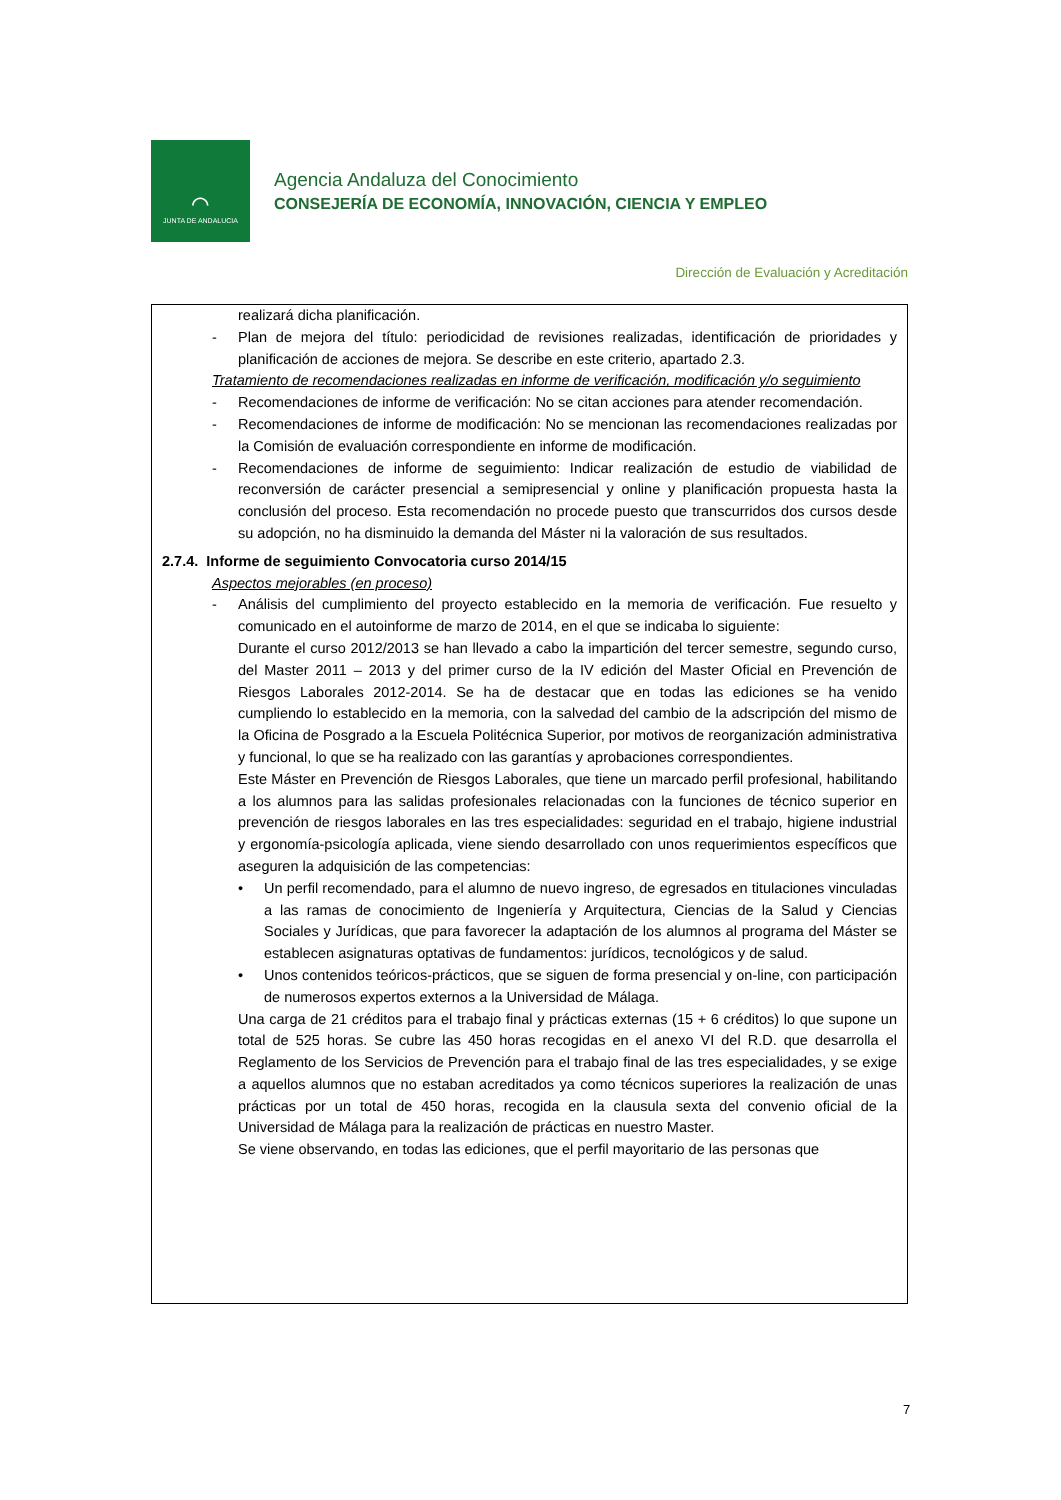⌒
JUNTA DE ANDALUCIA
Agencia Andaluza del Conocimiento
CONSEJERÍA DE ECONOMÍA, INNOVACIÓN, CIENCIA Y EMPLEO
Dirección de Evaluación y Acreditación
realizará dicha planificación.
- Plan de mejora del título: periodicidad de revisiones realizadas, identificación de prioridades y planificación de acciones de mejora. Se describe en este criterio, apartado 2.3.
Tratamiento de recomendaciones realizadas en informe de verificación, modificación y/o seguimiento
- Recomendaciones de informe de verificación: No se citan acciones para atender recomendación.
- Recomendaciones de informe de modificación: No se mencionan las recomendaciones realizadas por la Comisión de evaluación correspondiente en informe de modificación.
- Recomendaciones de informe de seguimiento: Indicar realización de estudio de viabilidad de reconversión de carácter presencial a semipresencial y online y planificación propuesta hasta la conclusión del proceso. Esta recomendación no procede puesto que transcurridos dos cursos desde su adopción, no ha disminuido la demanda del Máster ni la valoración de sus resultados.
2.7.4. Informe de seguimiento Convocatoria curso 2014/15
Aspectos mejorables (en proceso)
- Análisis del cumplimiento del proyecto establecido en la memoria de verificación. Fue resuelto y comunicado en el autoinforme de marzo de 2014, en el que se indicaba lo siguiente:
Durante el curso 2012/2013 se han llevado a cabo la impartición del tercer semestre, segundo curso, del Master 2011 – 2013 y del primer curso de la IV edición del Master Oficial en Prevención de Riesgos Laborales 2012-2014. Se ha de destacar que en todas las ediciones se ha venido cumpliendo lo establecido en la memoria, con la salvedad del cambio de la adscripción del mismo de la Oficina de Posgrado a la Escuela Politécnica Superior, por motivos de reorganización administrativa y funcional, lo que se ha realizado con las garantías y aprobaciones correspondientes.
Este Máster en Prevención de Riesgos Laborales, que tiene un marcado perfil profesional, habilitando a los alumnos para las salidas profesionales relacionadas con la funciones de técnico superior en prevención de riesgos laborales en las tres especialidades: seguridad en el trabajo, higiene industrial y ergonomía-psicología aplicada, viene siendo desarrollado con unos requerimientos específicos que aseguren la adquisición de las competencias:
• Un perfil recomendado, para el alumno de nuevo ingreso, de egresados en titulaciones vinculadas a las ramas de conocimiento de Ingeniería y Arquitectura, Ciencias de la Salud y Ciencias Sociales y Jurídicas, que para favorecer la adaptación de los alumnos al programa del Máster se establecen asignaturas optativas de fundamentos: jurídicos, tecnológicos y de salud.
• Unos contenidos teóricos-prácticos, que se siguen de forma presencial y on-line, con participación de numerosos expertos externos a la Universidad de Málaga.
Una carga de 21 créditos para el trabajo final y prácticas externas (15 + 6 créditos) lo que supone un total de 525 horas. Se cubre las 450 horas recogidas en el anexo VI del R.D. que desarrolla el Reglamento de los Servicios de Prevención para el trabajo final de las tres especialidades, y se exige a aquellos alumnos que no estaban acreditados ya como técnicos superiores la realización de unas prácticas por un total de 450 horas, recogida en la clausula sexta del convenio oficial de la Universidad de Málaga para la realización de prácticas en nuestro Master.
Se viene observando, en todas las ediciones, que el perfil mayoritario de las personas que
7